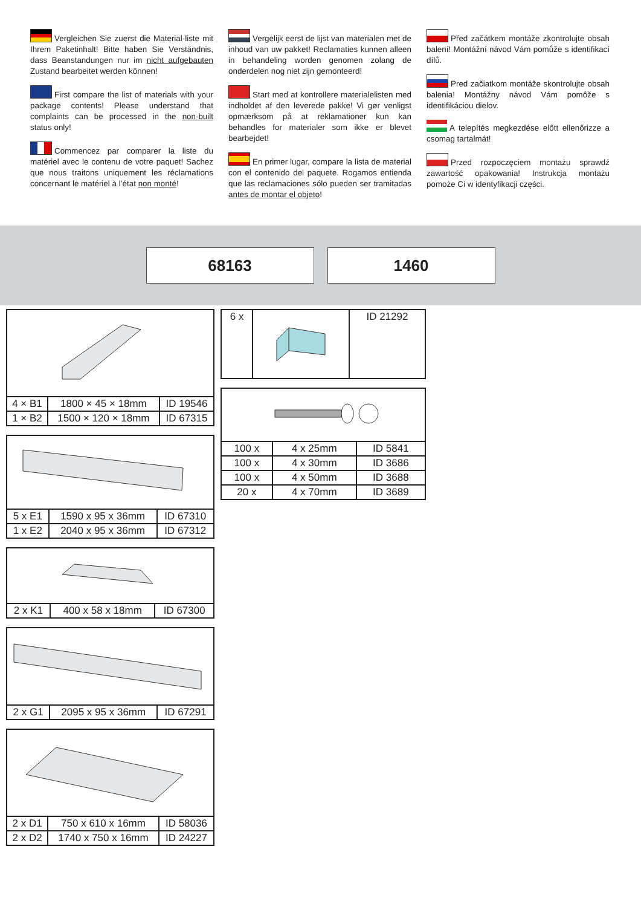Vergleichen Sie zuerst die Material-liste mit Ihrem Paketinhalt! Bitte haben Sie Verständnis, dass Beanstandungen nur im nicht aufgebauten Zustand bearbeitet werden können!
First compare the list of materials with your package contents! Please understand that complaints can be processed in the non-built status only!
Commencez par comparer la liste du matériel avec le contenu de votre paquet! Sachez que nous traitons uniquement les réclamations concernant le matériel à l’état non monté!
Vergelijk eerst de lijst van materialen met de inhoud van uw pakket! Reclamaties kunnen alleen in behandeling worden genomen zolang de onderdelen nog niet zijn gemonteerd!
Start med at kontrollere materialelisten med indholdet af den leverede pakke! Vi gør venligst opmærksom på at reklamationer kun kan behandles for materialer som ikke er blevet bearbejdet!
En primer lugar, compare la lista de material con el contenido del paquete. Rogamos entienda que las reclamaciones sólo pueden ser tramitadas antes de montar el objeto!
Před začátkem montáže zkontrolujte obsah balení! Montážní návod Vám pomůže s identifikací dílů.
Pred začiatkom montáže skontrolujte obsah balenia! Montážny návod Vám pomôže s identifikáciou dielov.
A telepítés megkezdése előtt ellenőrizze a csomag tartalmát!
Przed rozpoczęciem montażu sprawdź zawartość opakowania! Instrukcja montażu pomoże Ci w identyfikacji części.
68163 1460
| 4 × B1 | 1800 × 45 × 18mm | ID 19546 |
| 1 × B2 | 1500 × 120 × 18mm | ID 67315 |
| 5 x E1 | 1590 x 95 x 36mm | ID 67310 |
| 1 x E2 | 2040 x 95 x 36mm | ID 67312 |
| 2 x K1 | 400 x 58 x 18mm | ID 67300 |
| 2 x G1 | 2095 x 95 x 36mm | ID 67291 |
| 2 x D1 | 750 x 610 x 16mm | ID 58036 |
| 2 x D2 | 1740 x 750 x 16mm | ID 24227 |
| 6 x | | ID 21292 |
| 100 x | 4 x 25mm | ID 5841 |
| 100 x | 4 x 30mm | ID 3686 |
| 100 x | 4 x 50mm | ID 3688 |
| 20 x | 4 x 70mm | ID 3689 |